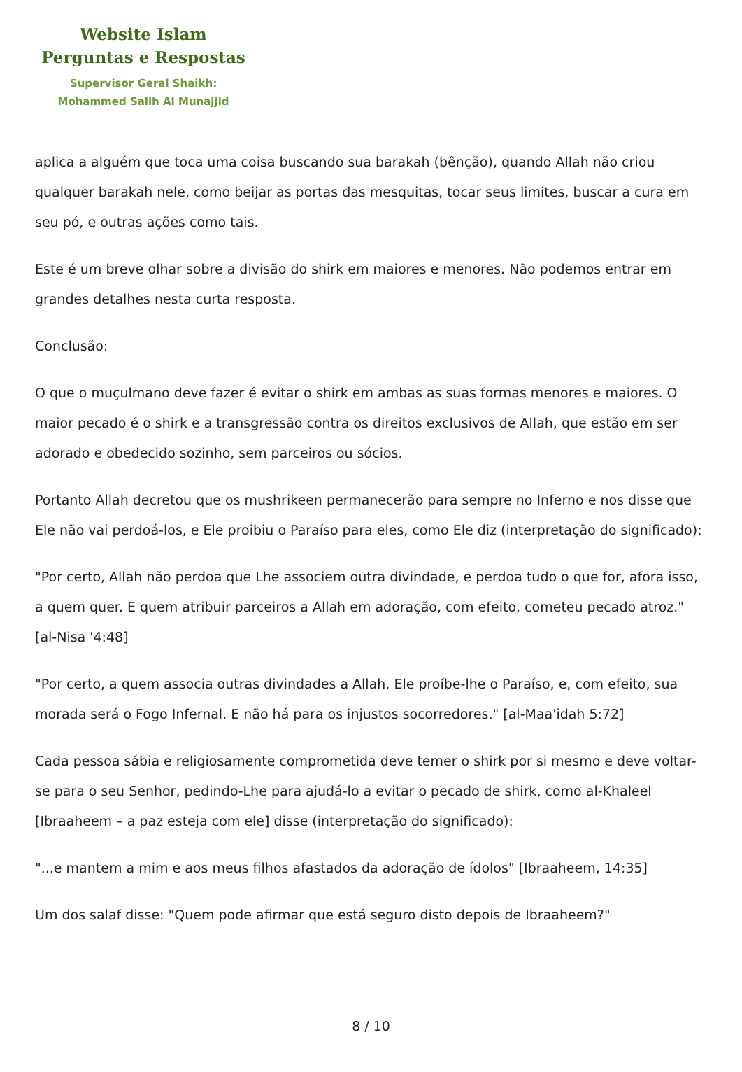Website Islam
Perguntas e Respostas
Supervisor Geral Shaikh:
Mohammed Salih Al Munajjid
aplica a alguém que toca uma coisa buscando sua barakah (bênção), quando Allah não criou qualquer barakah nele, como beijar as portas das mesquitas, tocar seus limites, buscar a cura em seu pó, e outras ações como tais.
Este é um breve olhar sobre a divisão do shirk em maiores e menores. Não podemos entrar em grandes detalhes nesta curta resposta.
Conclusão:
O que o muçulmano deve fazer é evitar o shirk em ambas as suas formas menores e maiores. O maior pecado é o shirk e a transgressão contra os direitos exclusivos de Allah, que estão em ser adorado e obedecido sozinho, sem parceiros ou sócios.
Portanto Allah decretou que os mushrikeen permanecerão para sempre no Inferno e nos disse que Ele não vai perdoá-los, e Ele proibiu o Paraíso para eles, como Ele diz (interpretação do significado):
"Por certo, Allah não perdoa que Lhe associem outra divindade, e perdoa tudo o que for, afora isso, a quem quer. E quem atribuir parceiros a Allah em adoração, com efeito, cometeu pecado atroz." [al-Nisa '4:48]
"Por certo, a quem associa outras divindades a Allah, Ele proíbe-lhe o Paraíso, e, com efeito, sua morada será o Fogo Infernal. E não há para os injustos socorredores." [al-Maa'idah 5:72]
Cada pessoa sábia e religiosamente comprometida deve temer o shirk por si mesmo e deve voltar-se para o seu Senhor, pedindo-Lhe para ajudá-lo a evitar o pecado de shirk, como al-Khaleel [Ibraaheem – a paz esteja com ele] disse (interpretação do significado):
"...e mantem a mim e aos meus filhos afastados da adoração de ídolos" [Ibraaheem, 14:35]
Um dos salaf disse: "Quem pode afirmar que está seguro disto depois de Ibraaheem?"
8 / 10